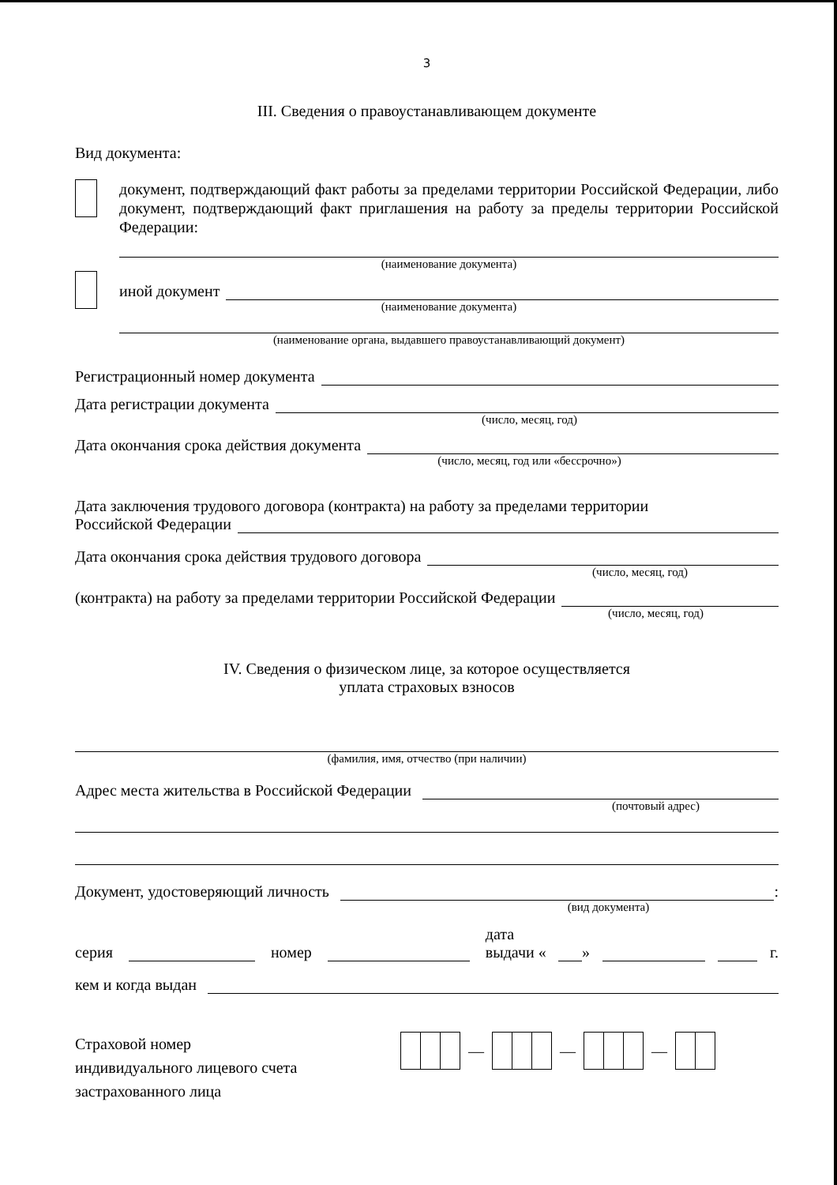3
III. Сведения о правоустанавливающем документе
Вид документа:
документ, подтверждающий факт работы за пределами территории Российской Федерации, либо документ, подтверждающий факт приглашения на работу за пределы территории Российской Федерации:
(наименование документа)
иной документ
(наименование документа)
(наименование органа, выдавшего правоустанавливающий документ)
Регистрационный номер документа
Дата регистрации документа
(число, месяц, год)
Дата окончания срока действия документа
(число, месяц, год или «бессрочно»)
Дата заключения трудового договора (контракта) на работу за пределами территории
Российской Федерации
Дата окончания срока действия трудового договора
(число, месяц, год)
(контракта) на работу за пределами территории Российской Федерации
(число, месяц, год)
IV. Сведения о физическом лице, за которое осуществляется
уплата страховых взносов
(фамилия, имя, отчество (при наличии)
Адрес места жительства в Российской Федерации
(почтовый адрес)
Документ, удостоверяющий личность
:
(вид документа)
серия
номер
дата выдачи «
»
г.
кем и когда выдан
Страховой номер
индивидуального лицевого счета
застрахованного лица
—
—
—